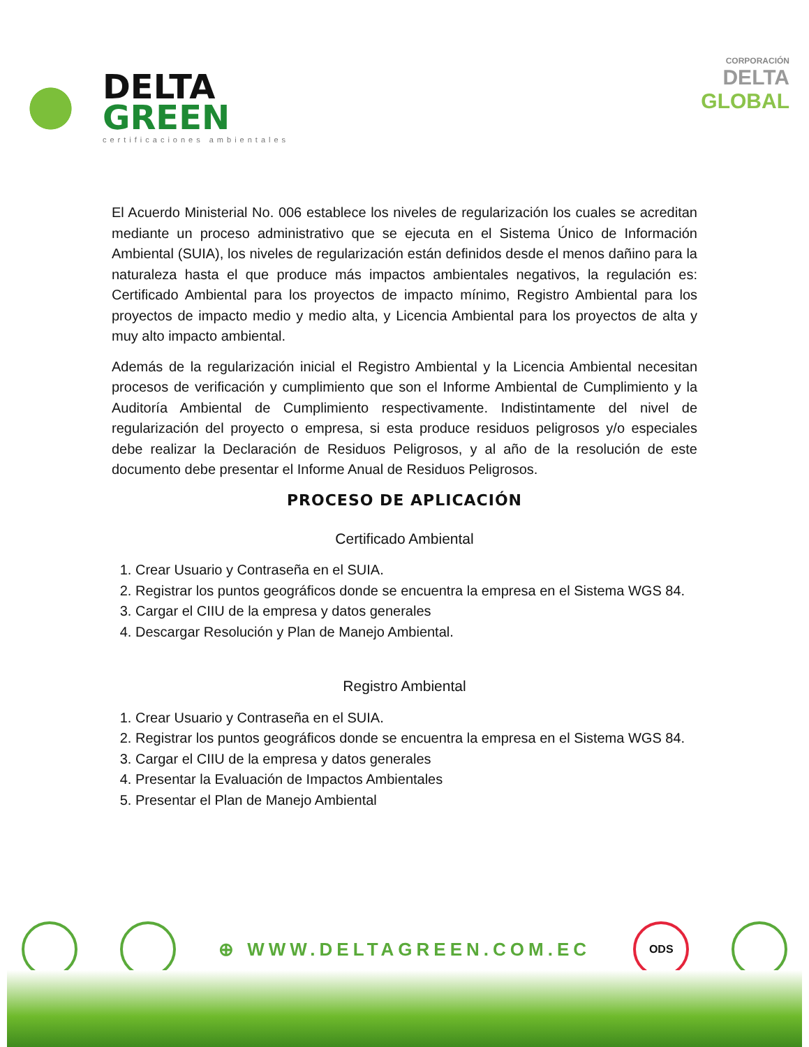DELTA
GREEN
certificaciones ambientales
CORPORACIÓN
DELTA
GLOBAL
El Acuerdo Ministerial No. 006 establece los niveles de regularización los cuales se acreditan mediante un proceso administrativo que se ejecuta en el Sistema Único de Información Ambiental (SUIA), los niveles de regularización están definidos desde el menos dañino para la naturaleza hasta el que produce más impactos ambientales negativos, la regulación es: Certificado Ambiental para los proyectos de impacto mínimo, Registro Ambiental para los proyectos de impacto medio y medio alta, y Licencia Ambiental para los proyectos de alta y muy alto impacto ambiental.
Además de la regularización inicial el Registro Ambiental y la Licencia Ambiental necesitan procesos de verificación y cumplimiento que son el Informe Ambiental de Cumplimiento y la Auditoría Ambiental de Cumplimiento respectivamente. Indistintamente del nivel de regularización del proyecto o empresa, si esta produce residuos peligrosos y/o especiales debe realizar la Declaración de Residuos Peligrosos, y al año de la resolución de este documento debe presentar el Informe Anual de Residuos Peligrosos.
PROCESO DE APLICACIÓN
Certificado Ambiental
1. Crear Usuario y Contraseña en el SUIA.
2. Registrar los puntos geográficos donde se encuentra la empresa en el Sistema WGS 84.
3. Cargar el CIIU de la empresa y datos generales
4. Descargar Resolución y Plan de Manejo Ambiental.
Registro Ambiental
1. Crear Usuario y Contraseña en el SUIA.
2. Registrar los puntos geográficos donde se encuentra la empresa en el Sistema WGS 84.
3. Cargar el CIIU de la empresa y datos generales
4. Presentar la Evaluación de Impactos Ambientales
5. Presentar el Plan de Manejo Ambiental
⊕ WWW.DELTAGREEN.COM.EC
ODS